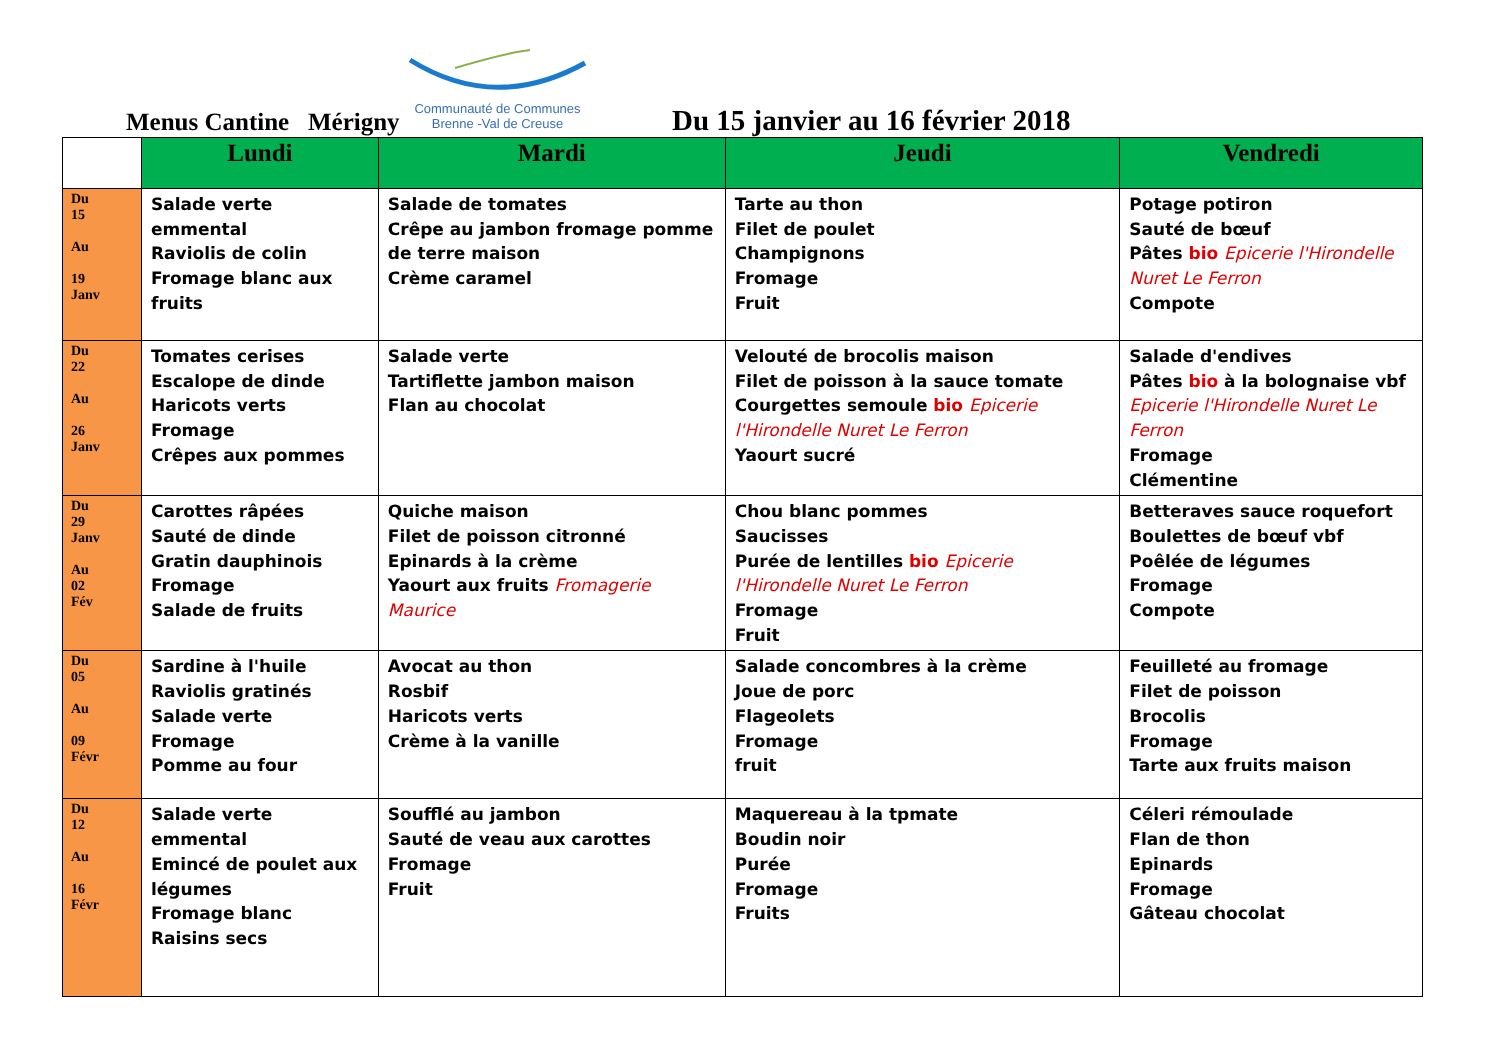Menus Cantine Mérigny
Communauté de Communes
Brenne -Val de Creuse
Du 15 janvier au 16 février 2018
| | Lundi | Mardi | Jeudi | Vendredi |
| --- | --- | --- | --- | --- |
| Du 15 Au 19 Janv | Salade verte emmental Raviolis de colin Fromage blanc aux fruits | Salade de tomates Crêpe au jambon fromage pomme de terre maison Crème caramel | Tarte au thon Filet de poulet Champignons Fromage Fruit | Potage potiron Sauté de bœuf Pâtes bio Epicerie l'Hirondelle Nuret Le Ferron Compote |
| Du 22 Au 26 Janv | Tomates cerises Escalope de dinde Haricots verts Fromage Crêpes aux pommes | Salade verte Tartiflette jambon maison Flan au chocolat | Velouté de brocolis maison Filet de poisson à la sauce tomate Courgettes semoule bio Epicerie l'Hirondelle Nuret Le Ferron Yaourt sucré | Salade d'endives Pâtes bio à la bolognaise vbf Epicerie l'Hirondelle Nuret Le Ferron Fromage Clémentine |
| Du 29 Janv Au 02 Fév | Carottes râpées Sauté de dinde Gratin dauphinois Fromage Salade de fruits | Quiche maison Filet de poisson citronné Epinards à la crème Yaourt aux fruits Fromagerie Maurice | Chou blanc pommes Saucisses Purée de lentilles bio Epicerie l'Hirondelle Nuret Le Ferron Fromage Fruit | Betteraves sauce roquefort Boulettes de bœuf vbf Poêlée de légumes Fromage Compote |
| Du 05 Au 09 Févr | Sardine à l'huile Raviolis gratinés Salade verte Fromage Pomme au four | Avocat au thon Rosbif Haricots verts Crème à la vanille | Salade concombres à la crème Joue de porc Flageolets Fromage fruit | Feuilleté au fromage Filet de poisson Brocolis Fromage Tarte aux fruits maison |
| Du 12 Au 16 Févr | Salade verte emmental Emincé de poulet aux légumes Fromage blanc Raisins secs | Soufflé au jambon Sauté de veau aux carottes Fromage Fruit | Maquereau à la tpmate Boudin noir Purée Fromage Fruits | Céleri rémoulade Flan de thon Epinards Fromage Gâteau chocolat |